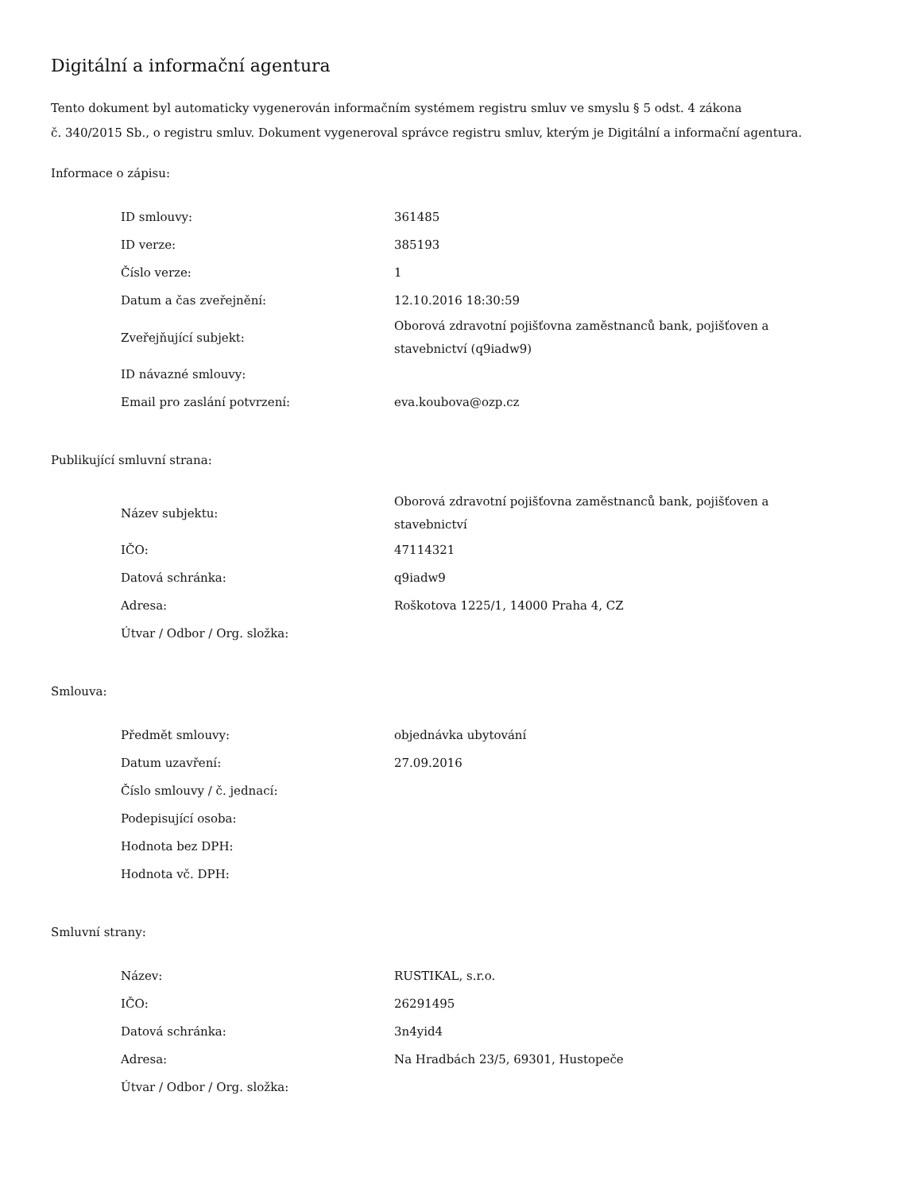Digitální a informační agentura
Tento dokument byl automaticky vygenerován informačním systémem registru smluv ve smyslu § 5 odst. 4 zákona
č. 340/2015 Sb., o registru smluv. Dokument vygeneroval správce registru smluv, kterým je Digitální a informační agentura.
Informace o zápisu:
| ID smlouvy: | 361485 |
| ID verze: | 385193 |
| Číslo verze: | 1 |
| Datum a čas zveřejnění: | 12.10.2016 18:30:59 |
| Zveřejňující subjekt: | Oborová zdravotní pojišťovna zaměstnanců bank, pojišťoven a stavebnictví (q9iadw9) |
| ID návazné smlouvy: | |
| Email pro zaslání potvrzení: | eva.koubova@ozp.cz |
Publikující smluvní strana:
| Název subjektu: | Oborová zdravotní pojišťovna zaměstnanců bank, pojišťoven a stavebnictví |
| IČO: | 47114321 |
| Datová schránka: | q9iadw9 |
| Adresa: | Roškotova 1225/1, 14000 Praha 4, CZ |
| Útvar / Odbor / Org. složka: | |
Smlouva:
| Předmět smlouvy: | objednávka ubytování |
| Datum uzavření: | 27.09.2016 |
| Číslo smlouvy / č. jednací: | |
| Podepisující osoba: | |
| Hodnota bez DPH: | |
| Hodnota vč. DPH: | |
Smluvní strany:
| Název: | RUSTIKAL, s.r.o. |
| IČO: | 26291495 |
| Datová schránka: | 3n4yid4 |
| Adresa: | Na Hradbách 23/5, 69301, Hustopeče |
| Útvar / Odbor / Org. složka: | |